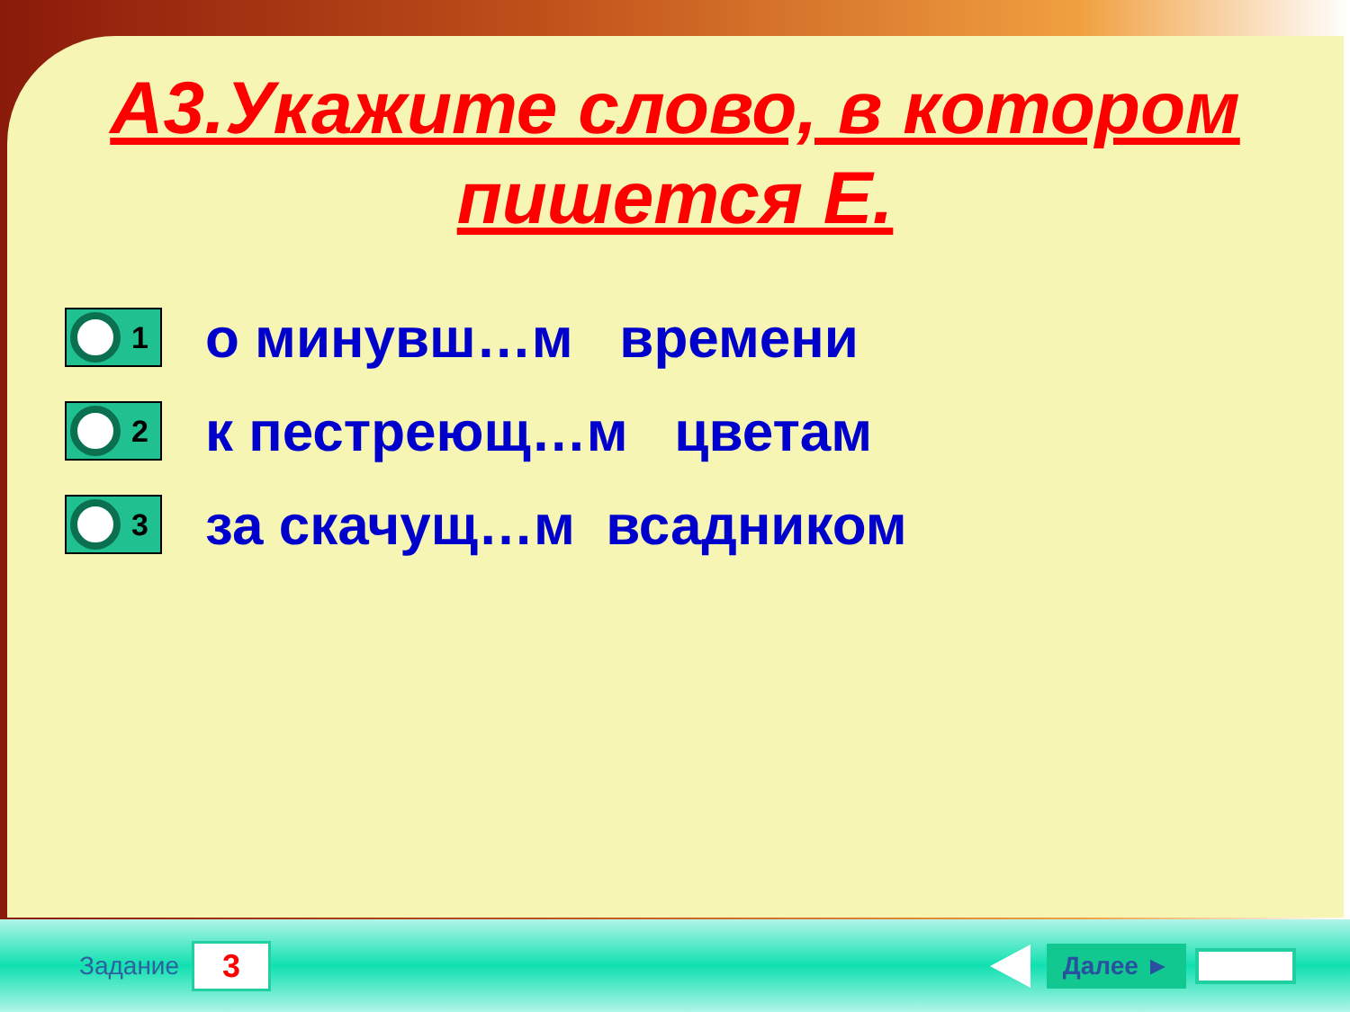А3.Укажите слово, в котором пишется Е.
1
о минувш…м времени
2
к пестреющ…м цветам
3
за скачущ…м всадником
Задание
3
Далее ►